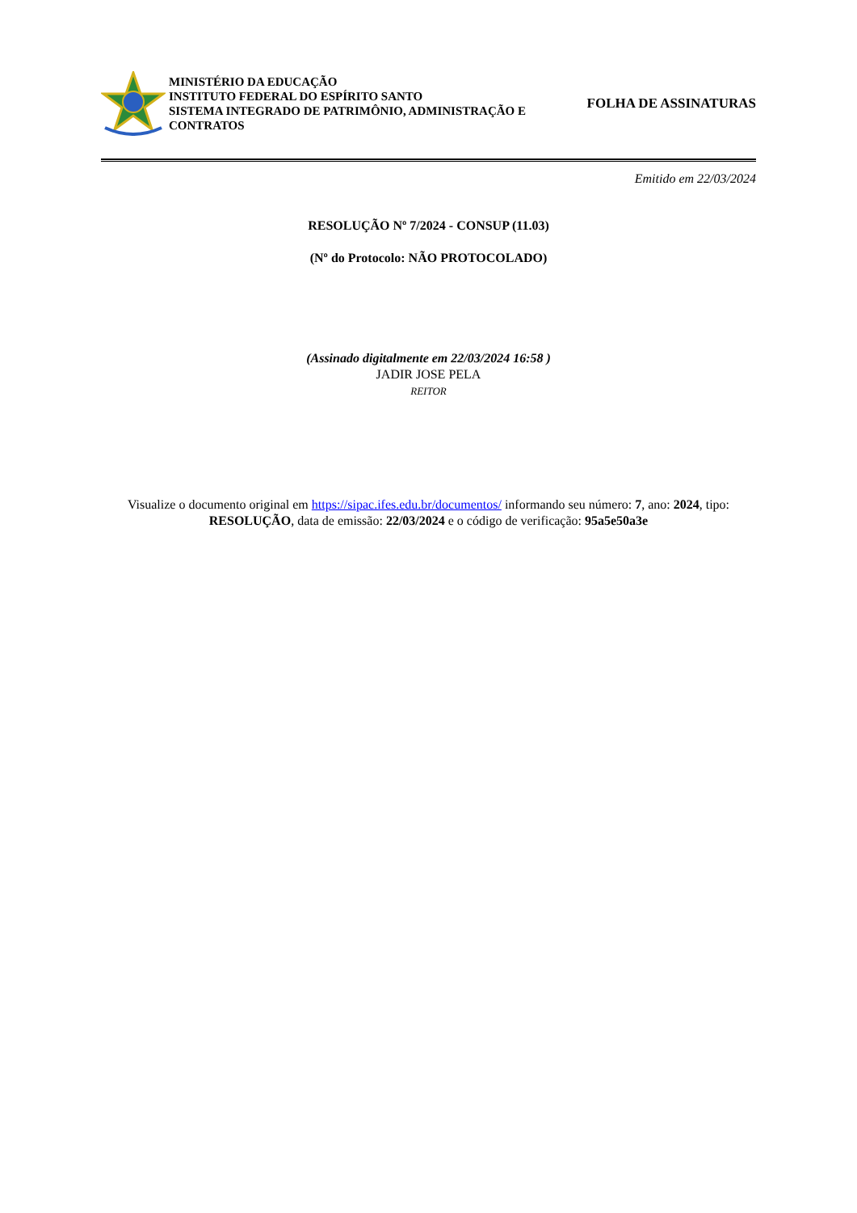MINISTÉRIO DA EDUCAÇÃO
INSTITUTO FEDERAL DO ESPÍRITO SANTO
SISTEMA INTEGRADO DE PATRIMÔNIO, ADMINISTRAÇÃO E CONTRATOS
FOLHA DE ASSINATURAS
Emitido em 22/03/2024
RESOLUÇÃO Nº 7/2024 - CONSUP (11.03)
(Nº do Protocolo: NÃO PROTOCOLADO)
(Assinado digitalmente em 22/03/2024 16:58 )
JADIR JOSE PELA
REITOR
Visualize o documento original em https://sipac.ifes.edu.br/documentos/ informando seu número: 7, ano: 2024, tipo: RESOLUÇÃO, data de emissão: 22/03/2024 e o código de verificação: 95a5e50a3e